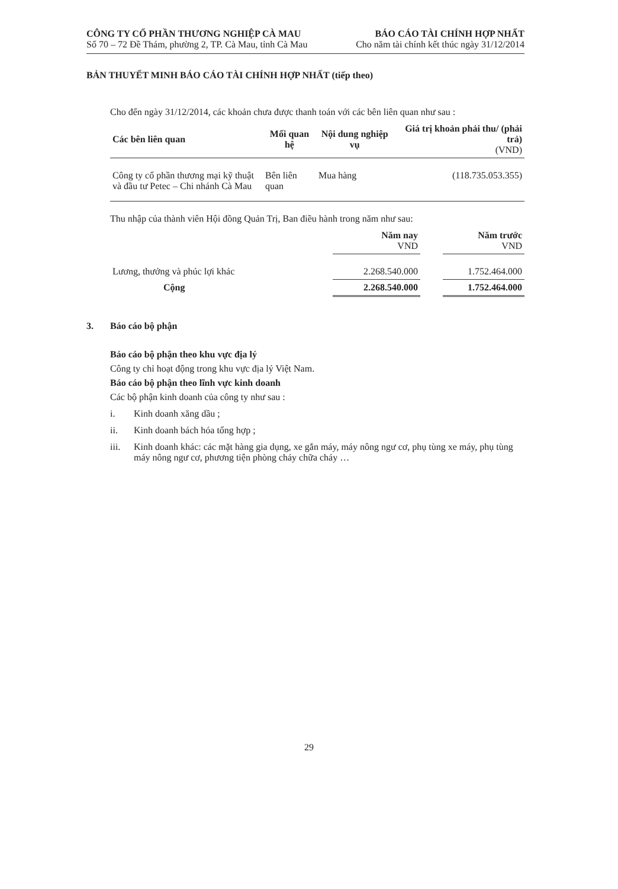CÔNG TY CỔ PHẦN THƯƠNG NGHIỆP CÀ MAU
Số 70 – 72 Đề Thám, phường 2, TP. Cà Mau, tỉnh Cà Mau
BÁO CÁO TÀI CHÍNH HỢP NHẤT
Cho năm tài chính kết thúc ngày 31/12/2014
BẢN THUYẾT MINH BÁO CÁO TÀI CHÍNH HỢP NHẤT (tiếp theo)
Cho đến ngày 31/12/2014, các khoản chưa được thanh toán với các bên liên quan như sau :
| Các bên liên quan | Mối quan hệ | Nội dung nghiệp vụ | Giá trị khoản phải thu/ (phải trả) (VND) |
| --- | --- | --- | --- |
| Công ty cổ phần thương mại kỹ thuật và đầu tư Petec – Chi nhánh Cà Mau | Bên liên quan | Mua hàng | (118.735.053.355) |
Thu nhập của thành viên Hội đồng Quản Trị, Ban điều hành trong năm như sau:
| | Năm nay VND | | Năm trước VND |
| Lương, thưởng và phúc lợi khác | 2.268.540.000 | | 1.752.464.000 |
| Cộng | 2.268.540.000 | | 1.752.464.000 |
3. Báo cáo bộ phận
Báo cáo bộ phận theo khu vực địa lý
Công ty chỉ hoạt động trong khu vực địa lý Việt Nam.
Báo cáo bộ phận theo lĩnh vực kinh doanh
Các bộ phận kinh doanh của công ty như sau :
i. Kinh doanh xăng dầu ;
ii. Kinh doanh bách hóa tổng hợp ;
iii. Kinh doanh khác: các mặt hàng gia dụng, xe gắn máy, máy nông ngư cơ, phụ tùng xe máy, phụ tùng máy nông ngư cơ, phương tiện phòng cháy chữa cháy …
29